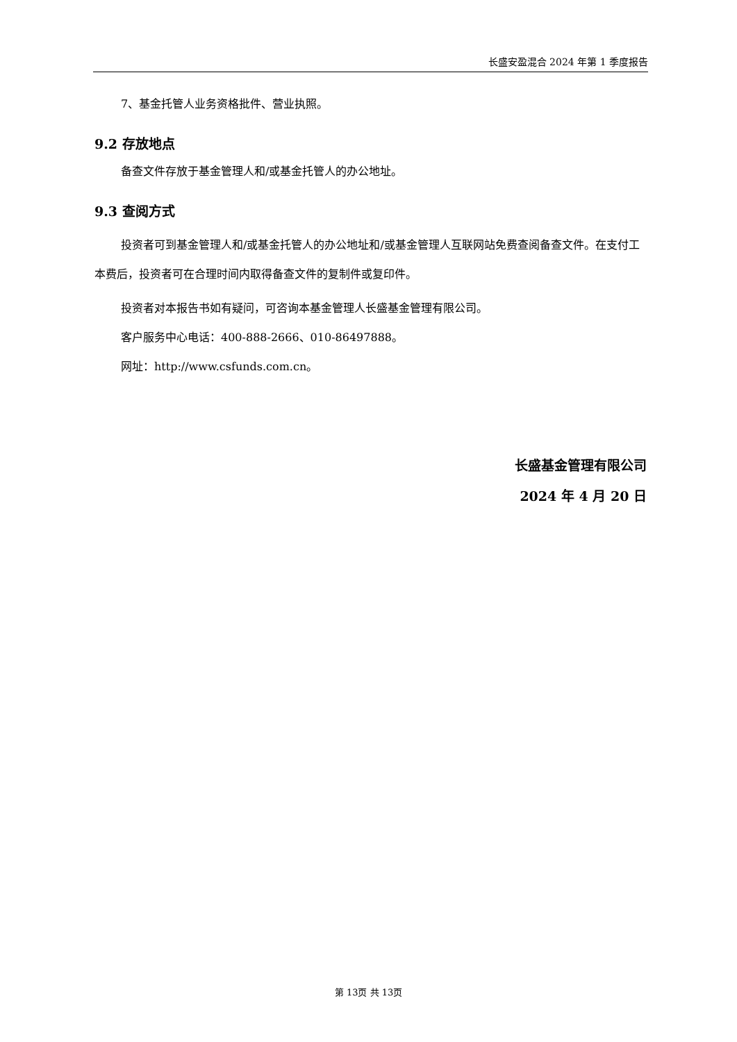长盛安盈混合 2024 年第 1 季度报告
7、基金托管人业务资格批件、营业执照。
9.2 存放地点
备查文件存放于基金管理人和/或基金托管人的办公地址。
9.3 查阅方式
投资者可到基金管理人和/或基金托管人的办公地址和/或基金管理人互联网站免费查阅备查文件。在支付工本费后，投资者可在合理时间内取得备查文件的复制件或复印件。
投资者对本报告书如有疑问，可咨询本基金管理人长盛基金管理有限公司。
客户服务中心电话：400-888-2666、010-86497888。
网址：http://www.csfunds.com.cn。
长盛基金管理有限公司
2024 年 4 月 20 日
第 13页 共 13页